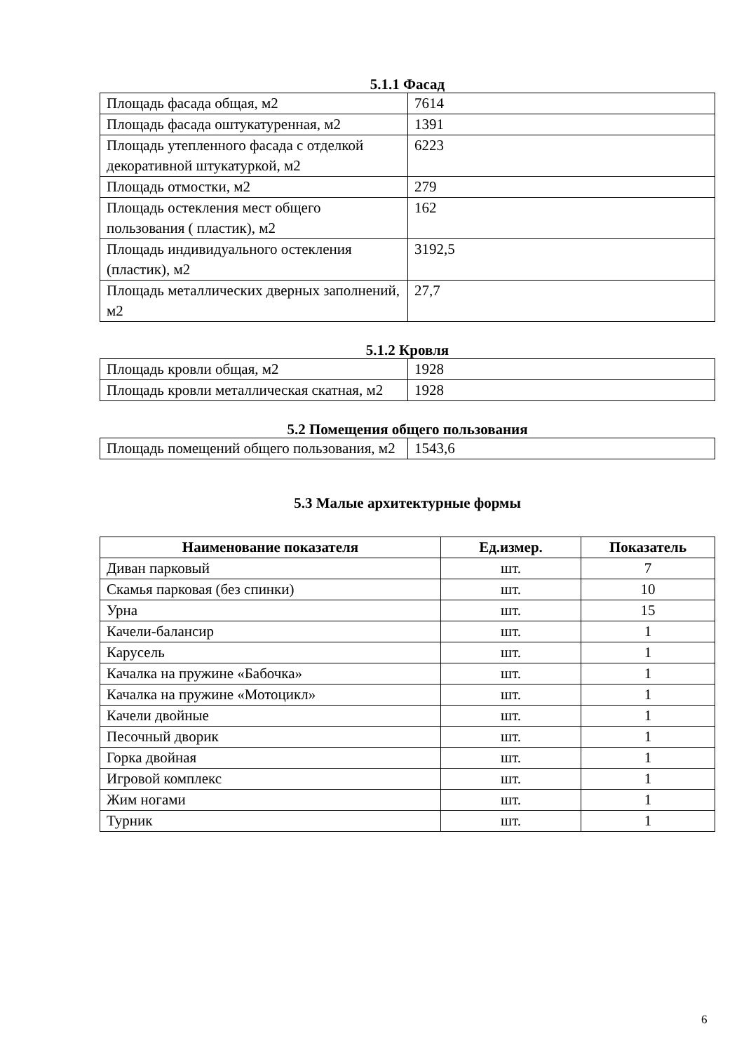5.1.1 Фасад
| Площадь фасада общая, м2 | 7614 |
| Площадь фасада оштукатуренная, м2 | 1391 |
| Площадь утепленного фасада с отделкой декоративной штукатуркой, м2 | 6223 |
| Площадь отмостки, м2 | 279 |
| Площадь остекления мест общего пользования ( пластик), м2 | 162 |
| Площадь индивидуального остекления (пластик), м2 | 3192,5 |
| Площадь металлических дверных заполнений, м2 | 27,7 |
5.1.2 Кровля
| Площадь кровли общая, м2 | 1928 |
| Площадь кровли металлическая скатная, м2 | 1928 |
5.2 Помещения общего пользования
| Площадь помещений общего пользования, м2 | 1543,6 |
5.3 Малые архитектурные формы
| Наименование показателя | Ед.измер. | Показатель |
| --- | --- | --- |
| Диван парковый | шт. | 7 |
| Скамья парковая (без спинки) | шт. | 10 |
| Урна | шт. | 15 |
| Качели-балансир | шт. | 1 |
| Карусель | шт. | 1 |
| Качалка на пружине «Бабочка» | шт. | 1 |
| Качалка на пружине «Мотоцикл» | шт. | 1 |
| Качели двойные | шт. | 1 |
| Песочный дворик | шт. | 1 |
| Горка двойная | шт. | 1 |
| Игровой комплекс | шт. | 1 |
| Жим ногами | шт. | 1 |
| Турник | шт. | 1 |
6